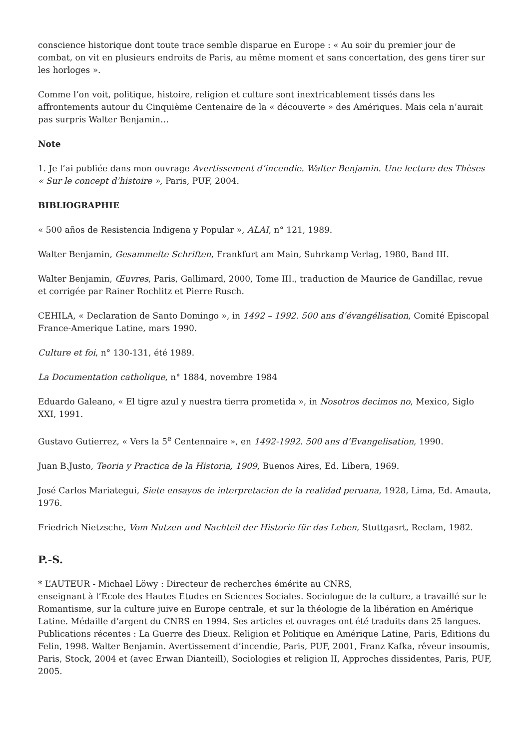conscience historique dont toute trace semble disparue en Europe : « Au soir du premier jour de combat, on vit en plusieurs endroits de Paris, au même moment et sans concertation, des gens tirer sur les horloges ».
Comme l’on voit, politique, histoire, religion et culture sont inextricablement tissés dans les affrontements autour du Cinquième Centenaire de la « découverte » des Amériques. Mais cela n’aurait pas surpris Walter Benjamin…
Note
1. Je l’ai publiée dans mon ouvrage Avertissement d’incendie. Walter Benjamin. Une lecture des Thèses « Sur le concept d’histoire », Paris, PUF, 2004.
BIBLIOGRAPHIE
« 500 años de Resistencia Indigena y Popular », ALAI, n° 121, 1989.
Walter Benjamin, Gesammelte Schriften, Frankfurt am Main, Suhrkamp Verlag, 1980, Band III.
Walter Benjamin, Œuvres, Paris, Gallimard, 2000, Tome III., traduction de Maurice de Gandillac, revue et corrigée par Rainer Rochlitz et Pierre Rusch.
CEHILA, « Declaration de Santo Domingo », in 1492 – 1992. 500 ans d’évangélisation, Comité Episcopal France-Amerique Latine, mars 1990.
Culture et foi, n° 130-131, été 1989.
La Documentation catholique, n° 1884, novembre 1984
Eduardo Galeano, « El tigre azul y nuestra tierra prometida », in Nosotros decimos no, Mexico, Siglo XXI, 1991.
Gustavo Gutierrez, « Vers la 5<sup>e</sup> Centennaire », en 1492-1992. 500 ans d’Evangelisation, 1990.
Juan B.Justo, Teoria y Practica de la Historia, 1909, Buenos Aires, Ed. Libera, 1969.
José Carlos Mariategui, Siete ensayos de interpretacion de la realidad peruana, 1928, Lima, Ed. Amauta, 1976.
Friedrich Nietzsche, Vom Nutzen und Nachteil der Historie für das Leben, Stuttgasrt, Reclam, 1982.
P.-S.
* L’AUTEUR - Michael Löwy : Directeur de recherches émérite au CNRS,
enseignant à l’Ecole des Hautes Etudes en Sciences Sociales. Sociologue de la culture, a travaillé sur le Romantisme, sur la culture juive en Europe centrale, et sur la théologie de la libération en Amérique Latine. Médaille d’argent du CNRS en 1994. Ses articles et ouvrages ont été traduits dans 25 langues. Publications récentes : La Guerre des Dieux. Religion et Politique en Amérique Latine, Paris, Editions du Felin, 1998. Walter Benjamin. Avertissement d’incendie, Paris, PUF, 2001, Franz Kafka, rêveur insoumis, Paris, Stock, 2004 et (avec Erwan Dianteill), Sociologies et religion II, Approches dissidentes, Paris, PUF, 2005.